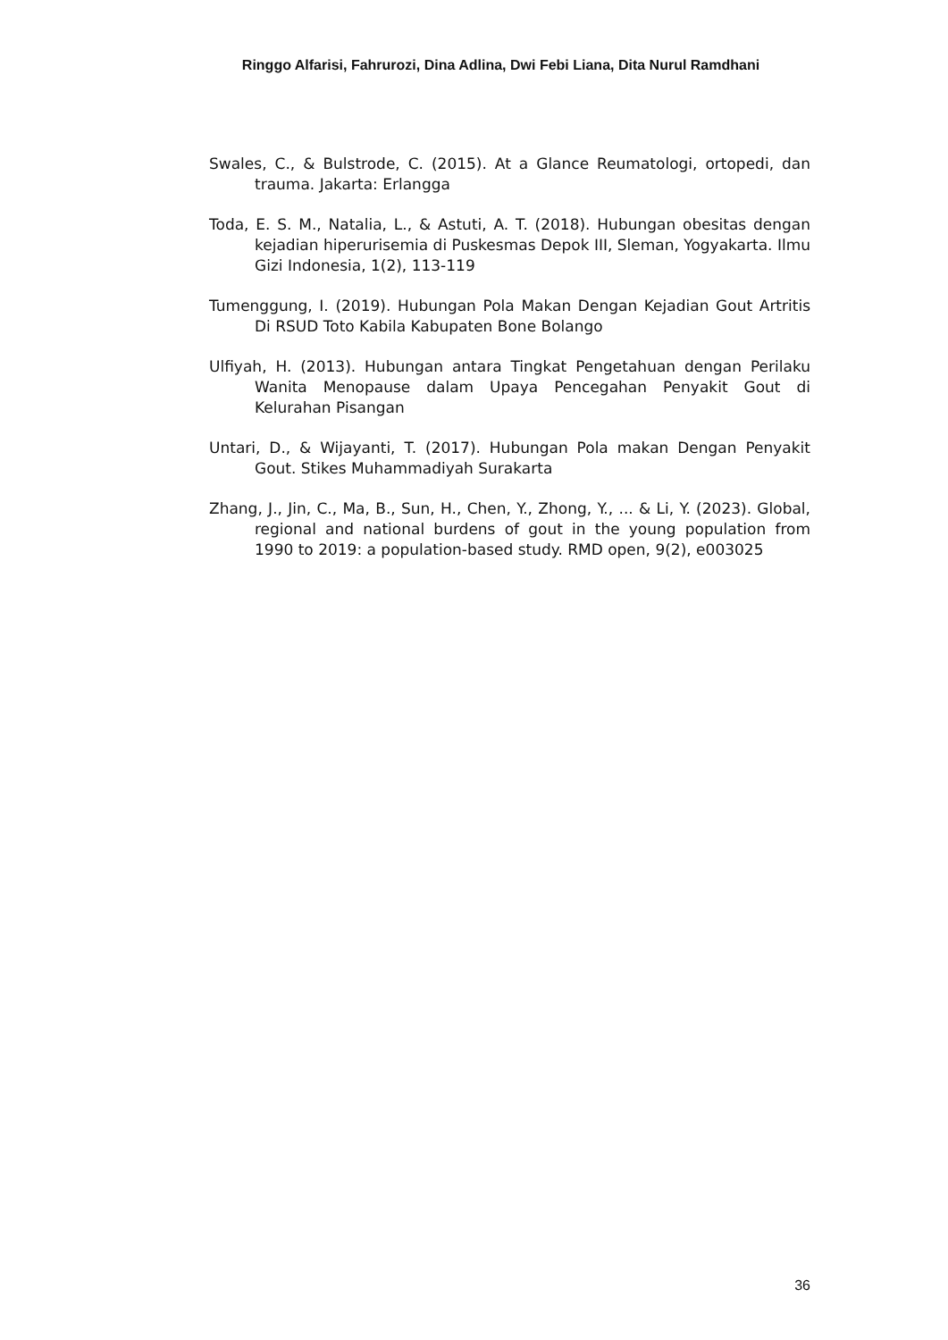Ringgo Alfarisi, Fahrurozi, Dina Adlina, Dwi Febi Liana, Dita Nurul Ramdhani
Swales, C., & Bulstrode, C. (2015). At a Glance Reumatologi, ortopedi, dan trauma. Jakarta: Erlangga
Toda, E. S. M., Natalia, L., & Astuti, A. T. (2018). Hubungan obesitas dengan kejadian hiperurisemia di Puskesmas Depok III, Sleman, Yogyakarta. Ilmu Gizi Indonesia, 1(2), 113-119
Tumenggung, I. (2019). Hubungan Pola Makan Dengan Kejadian Gout Artritis Di RSUD Toto Kabila Kabupaten Bone Bolango
Ulfiyah, H. (2013). Hubungan antara Tingkat Pengetahuan dengan Perilaku Wanita Menopause dalam Upaya Pencegahan Penyakit Gout di Kelurahan Pisangan
Untari, D., & Wijayanti, T. (2017). Hubungan Pola makan Dengan Penyakit Gout. Stikes Muhammadiyah Surakarta
Zhang, J., Jin, C., Ma, B., Sun, H., Chen, Y., Zhong, Y., ... & Li, Y. (2023). Global, regional and national burdens of gout in the young population from 1990 to 2019: a population-based study. RMD open, 9(2), e003025
36